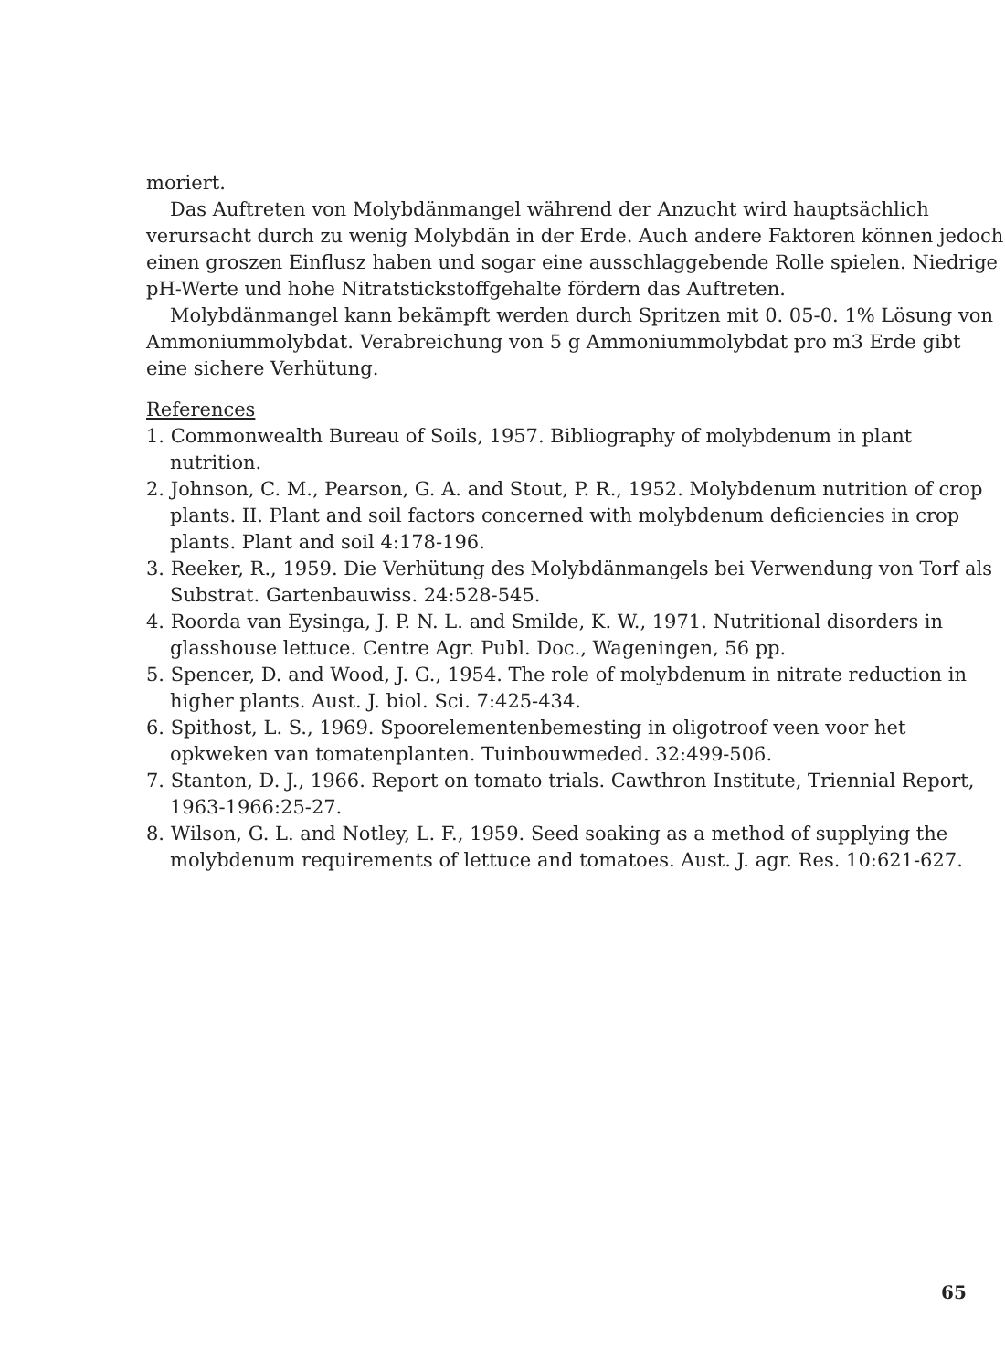moriert.
Das Auftreten von Molybdänmangel während der Anzucht wird hauptsächlich verursacht durch zu wenig Molybdän in der Erde. Auch andere Faktoren können jedoch einen groszen Einflusz haben und sogar eine ausschlaggebende Rolle spielen. Niedrige pH-Werte und hohe Nitratstickstoffgehalte fördern das Auftreten.
Molybdänmangel kann bekämpft werden durch Spritzen mit 0. 05-0. 1% Lösung von Ammoniummolybdat. Verabreichung von 5 g Ammoniummolybdat pro m3 Erde gibt eine sichere Verhütung.
References
1. Commonwealth Bureau of Soils, 1957. Bibliography of molybdenum in plant nutrition.
2. Johnson, C. M., Pearson, G. A. and Stout, P. R., 1952. Molybdenum nutrition of crop plants. II. Plant and soil factors concerned with molybdenum deficiencies in crop plants. Plant and soil 4:178-196.
3. Reeker, R., 1959. Die Verhütung des Molybdänmangels bei Verwendung von Torf als Substrat. Gartenbauwiss. 24:528-545.
4. Roorda van Eysinga, J. P. N. L. and Smilde, K. W., 1971. Nutritional disorders in glasshouse lettuce. Centre Agr. Publ. Doc., Wageningen, 56 pp.
5. Spencer, D. and Wood, J. G., 1954. The role of molybdenum in nitrate reduction in higher plants. Aust. J. biol. Sci. 7:425-434.
6. Spithost, L. S., 1969. Spoorelementenbemesting in oligotroof veen voor het opkweken van tomatenplanten. Tuinbouwmeded. 32:499-506.
7. Stanton, D. J., 1966. Report on tomato trials. Cawthron Institute, Triennial Report, 1963-1966:25-27.
8. Wilson, G. L. and Notley, L. F., 1959. Seed soaking as a method of supplying the molybdenum requirements of lettuce and tomatoes. Aust. J. agr. Res. 10:621-627.
65